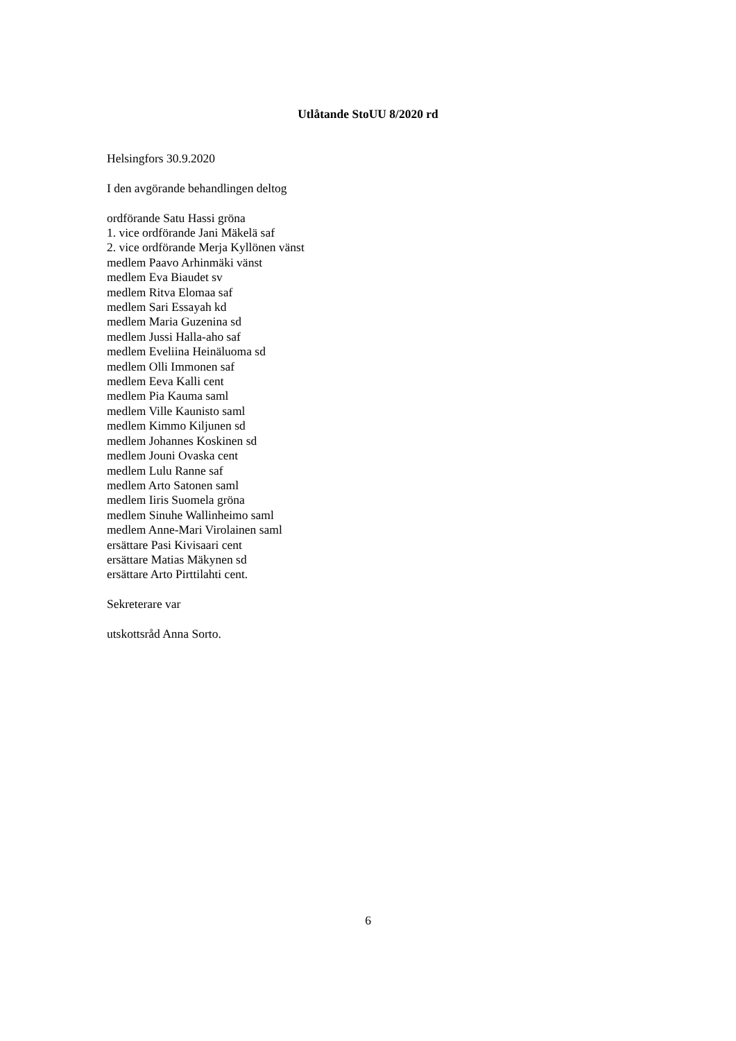Utlåtande StoUU 8/2020 rd
Helsingfors 30.9.2020
I den avgörande behandlingen deltog
ordförande Satu Hassi gröna
1. vice ordförande Jani Mäkelä saf
2. vice ordförande Merja Kyllönen vänst
medlem Paavo Arhinmäki vänst
medlem Eva Biaudet sv
medlem Ritva Elomaa saf
medlem Sari Essayah kd
medlem Maria Guzenina sd
medlem Jussi Halla-aho saf
medlem Eveliina Heinäluoma sd
medlem Olli Immonen saf
medlem Eeva Kalli cent
medlem Pia Kauma saml
medlem Ville Kaunisto saml
medlem Kimmo Kiljunen sd
medlem Johannes Koskinen sd
medlem Jouni Ovaska cent
medlem Lulu Ranne saf
medlem Arto Satonen saml
medlem Iiris Suomela gröna
medlem Sinuhe Wallinheimo saml
medlem Anne-Mari Virolainen saml
ersättare Pasi Kivisaari cent
ersättare Matias Mäkynen sd
ersättare Arto Pirttilahti cent.
Sekreterare var
utskottsråd Anna Sorto.
6